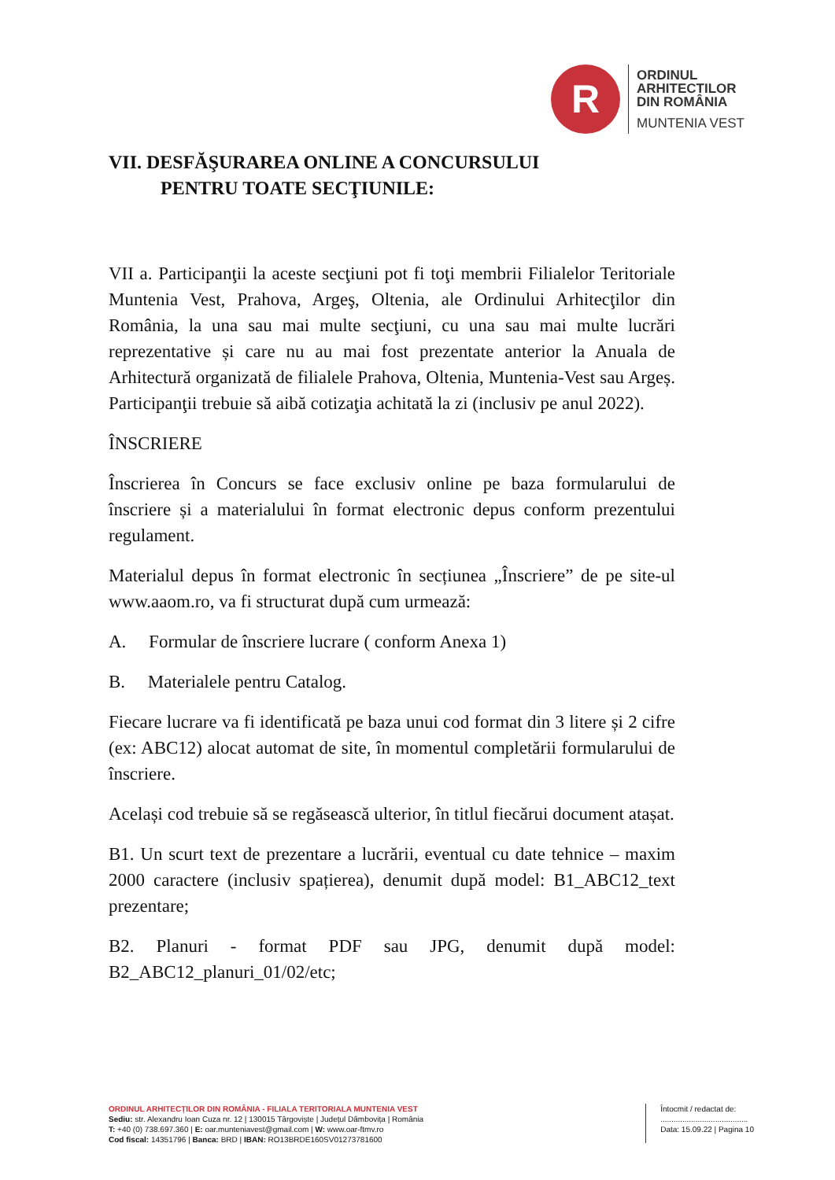R
ORDINUL
ARHITECTILOR
DIN ROMÂNIA
MUNTENIA VEST
VII. DESFĂŞURAREA ONLINE A CONCURSULUI
PENTRU TOATE SECŢIUNILE:
VII a. Participanţii la aceste secţiuni pot fi toţi membrii Filialelor Teritoriale Muntenia Vest, Prahova, Argeş, Oltenia, ale Ordinului Arhitecţilor din România, la una sau mai multe secţiuni, cu una sau mai multe lucrări reprezentative și care nu au mai fost prezentate anterior la Anuala de Arhitectură organizată de filialele Prahova, Oltenia, Muntenia-Vest sau Argeș. Participanţii trebuie să aibă cotizaţia achitată la zi (inclusiv pe anul 2022).
ÎNSCRIERE
Înscrierea în Concurs se face exclusiv online pe baza formularului de înscriere și a materialului în format electronic depus conform prezentului regulament.
Materialul depus în format electronic în secțiunea „Înscriere” de pe site-ul www.aaom.ro, va fi structurat după cum urmează:
A. Formular de înscriere lucrare ( conform Anexa 1)
B. Materialele pentru Catalog.
Fiecare lucrare va fi identificată pe baza unui cod format din 3 litere și 2 cifre (ex: ABC12) alocat automat de site, în momentul completării formularului de înscriere.
Același cod trebuie să se regăsească ulterior, în titlul fiecărui document atașat.
B1. Un scurt text de prezentare a lucrării, eventual cu date tehnice – maxim 2000 caractere (inclusiv spațierea), denumit după model: B1_ABC12_text prezentare;
B2. Planuri - format PDF sau JPG, denumit după model: B2_ABC12_planuri_01/02/etc;
ORDINUL ARHITECȚILOR DIN ROMÂNIA - FILIALA TERITORIALA MUNTENIA VEST
Sediu: str. Alexandru Ioan Cuza nr. 12 | 130015 Târgoviște | Județul Dâmbovița | România
T: +40 (0) 738.697.360 | E: oar.munteniavest@gmail.com | W: www.oar-ftmv.ro
Cod fiscal: 14351796 | Banca: BRD | IBAN: RO13BRDE160SV01273781600
Întocmit / redactat de:
........................................
Data: 15.09.22 | Pagina 10